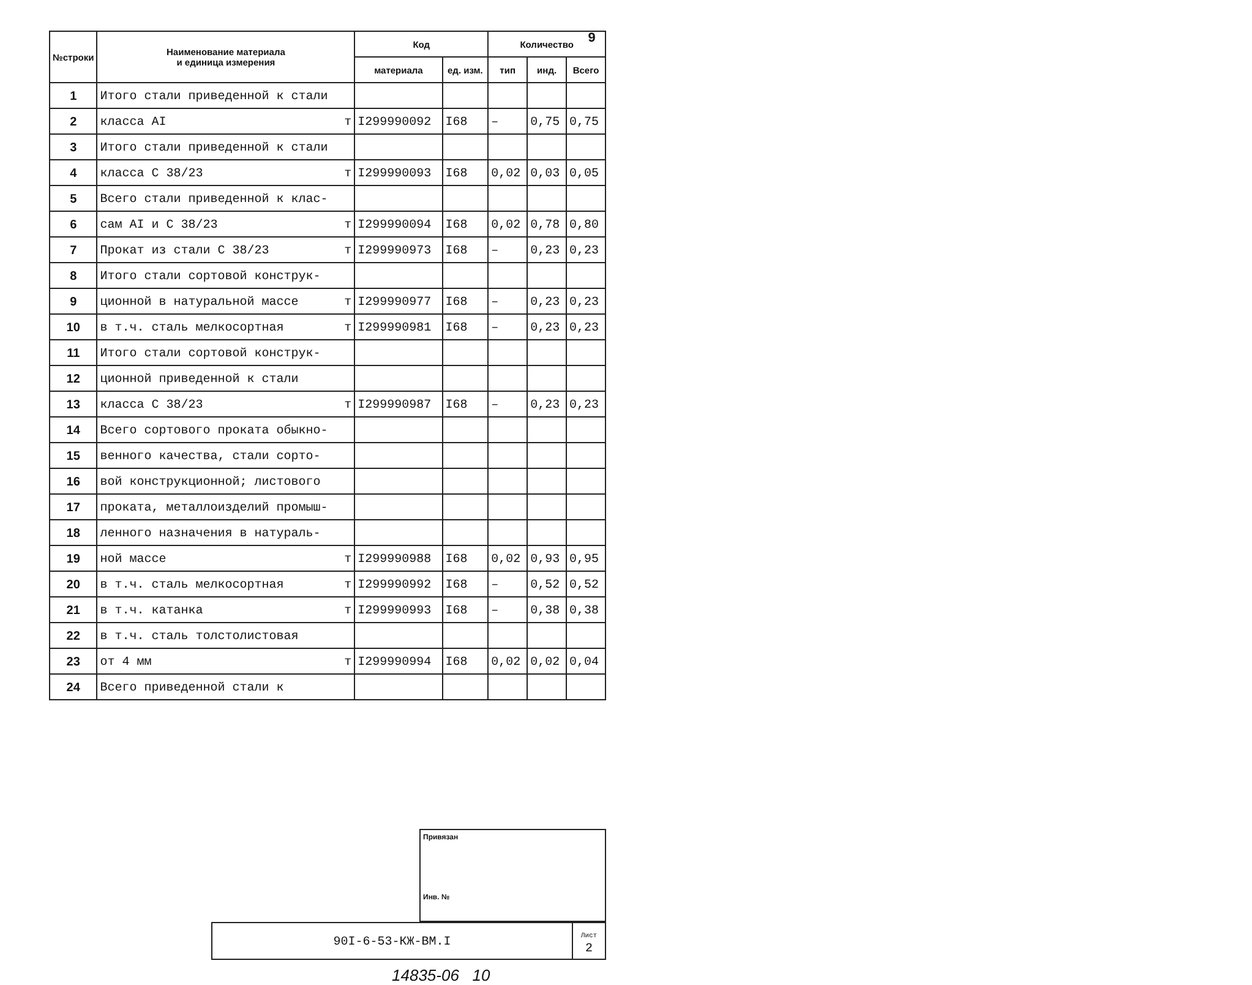9
| №строки | Наименование материала и единица измерения | Код | | Количество | | |
| --- | --- | --- | --- | --- | --- | --- |
| | | материала | ед. изм. | тип | инд. | Всего |
| 1 | Итого стали приведенной к стали | | | | | |
| 2 | класса AI т | I299990092 | I68 | – | 0,75 | 0,75 |
| 3 | Итого стали приведенной к стали | | | | | |
| 4 | класса С 38/23 т | I299990093 | I68 | 0,02 | 0,03 | 0,05 |
| 5 | Всего стали приведенной к клас- | | | | | |
| 6 | сам AI и С 38/23 т | I299990094 | I68 | 0,02 | 0,78 | 0,80 |
| 7 | Прокат из стали С 38/23 т | I299990973 | I68 | – | 0,23 | 0,23 |
| 8 | Итого стали сортовой конструк- | | | | | |
| 9 | ционной в натуральной массе т | I299990977 | I68 | – | 0,23 | 0,23 |
| 10 | в т.ч. сталь мелкосортная т | I299990981 | I68 | – | 0,23 | 0,23 |
| 11 | Итого стали сортовой конструк- | | | | | |
| 12 | ционной приведенной к стали | | | | | |
| 13 | класса С 38/23 т | I299990987 | I68 | – | 0,23 | 0,23 |
| 14 | Всего сортового проката обыкно- | | | | | |
| 15 | венного качества, стали сорто- | | | | | |
| 16 | вой конструкционной; листового | | | | | |
| 17 | проката, металлоизделий промыш- | | | | | |
| 18 | ленного назначения в натураль- | | | | | |
| 19 | ной массе т | I299990988 | I68 | 0,02 | 0,93 | 0,95 |
| 20 | в т.ч. сталь мелкосортная т | I299990992 | I68 | – | 0,52 | 0,52 |
| 21 | в т.ч. катанка т | I299990993 | I68 | – | 0,38 | 0,38 |
| 22 | в т.ч. сталь толстолистовая | | | | | |
| 23 | от 4 мм т | I299990994 | I68 | 0,02 | 0,02 | 0,04 |
| 24 | Всего приведенной стали к | | | | | |
Привязан
Инв. №
| 90I-6-53-КЖ-ВМ.I | Лист 2 |
14835-06 10